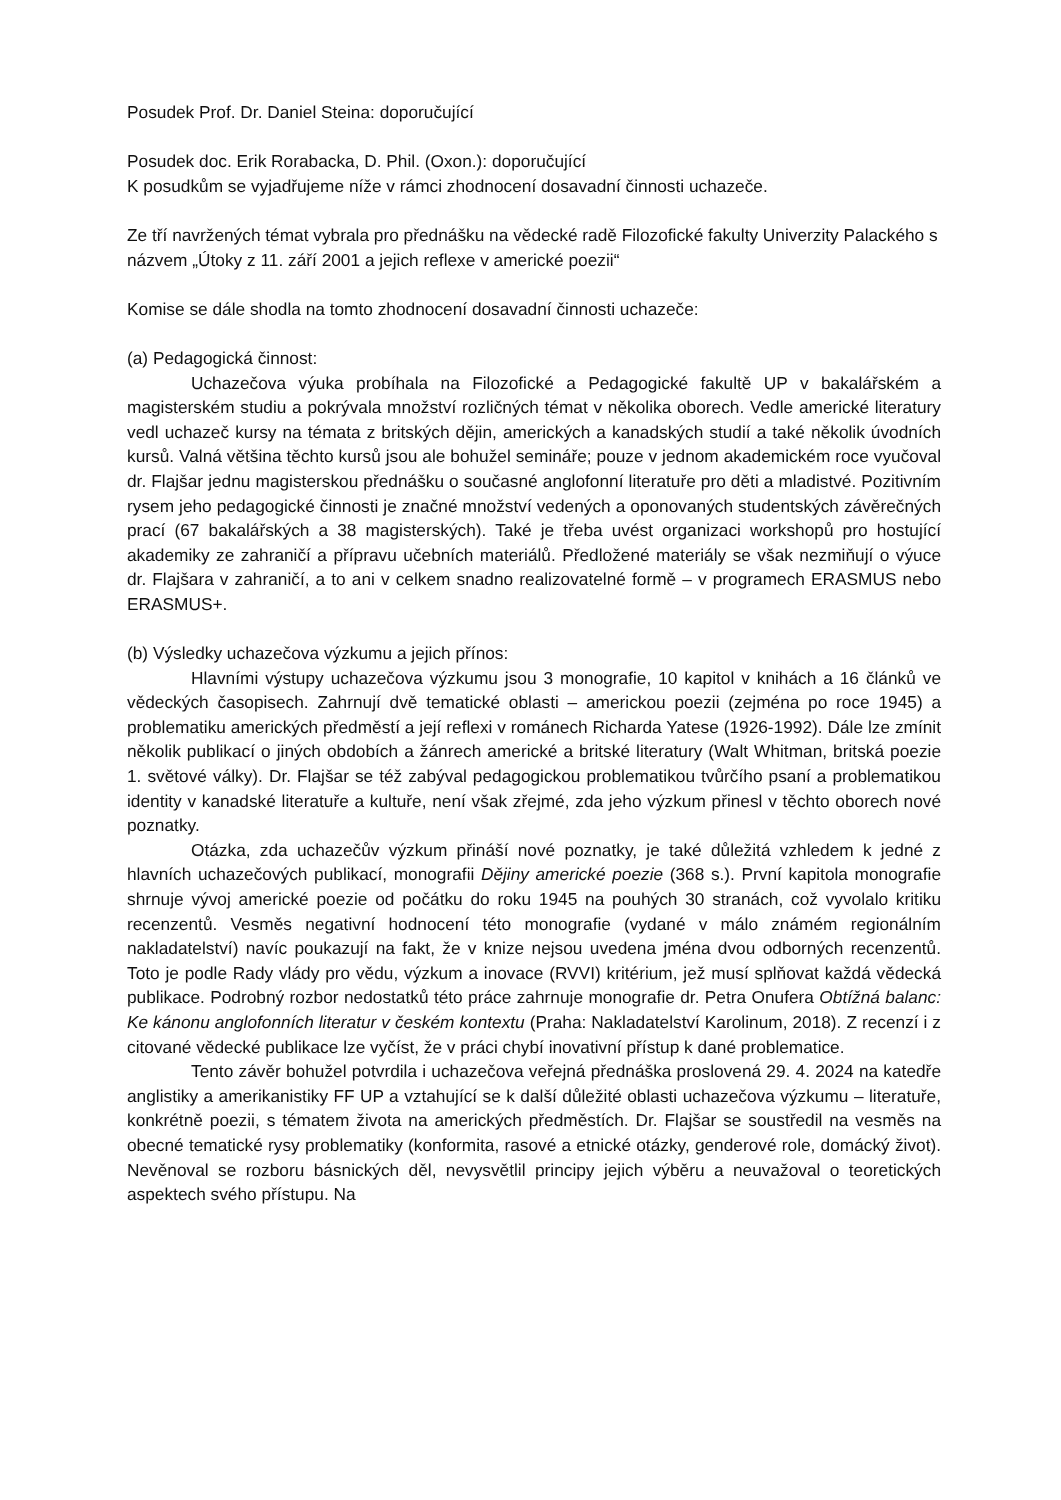Posudek Prof. Dr. Daniel Steina: doporučující
Posudek doc. Erik Rorabacka, D. Phil. (Oxon.): doporučující
K posudkům se vyjadřujeme níže v rámci zhodnocení dosavadní činnosti uchazeče.
Ze tří navržených témat vybrala pro přednášku na vědecké radě Filozofické fakulty Univerzity Palackého s názvem „Útoky z 11. září 2001 a jejich reflexe v americké poezii“
Komise se dále shodla na tomto zhodnocení dosavadní činnosti uchazeče:
(a) Pedagogická činnost:
Uchazečova výuka probíhala na Filozofické a Pedagogické fakultě UP v bakalářském a magisterském studiu a pokrývala množství rozličných témat v několika oborech. Vedle americké literatury vedl uchazeč kursy na témata z britských dějin, amerických a kanadských studií a také několik úvodních kursů. Valná většina těchto kursů jsou ale bohužel semináře; pouze v jednom akademickém roce vyučoval dr. Flajšar jednu magisterskou přednášku o současné anglofonní literatuře pro děti a mladistvé. Pozitivním rysem jeho pedagogické činnosti je značné množství vedených a oponovaných studentských závěrečných prací (67 bakalářských a 38 magisterských). Také je třeba uvést organizaci workshopů pro hostující akademiky ze zahraničí a přípravu učebních materiálů. Předložené materiály se však nezmiňují o výuce dr. Flajšara v zahraničí, a to ani v celkem snadno realizovatelné formě – v programech ERASMUS nebo ERASMUS+.
(b) Výsledky uchazečova výzkumu a jejich přínos:
Hlavními výstupy uchazečova výzkumu jsou 3 monografie, 10 kapitol v knihách a 16 článků ve vědeckých časopisech. Zahrnují dvě tematické oblasti – americkou poezii (zejména po roce 1945) a problematiku amerických předměstí a její reflexi v románech Richarda Yatese (1926-1992). Dále lze zmínit několik publikací o jiných obdobích a žánrech americké a britské literatury (Walt Whitman, britská poezie 1. světové války). Dr. Flajšar se též zabýval pedagogickou problematikou tvůrčího psaní a problematikou identity v kanadské literatuře a kultuře, není však zřejmé, zda jeho výzkum přinesl v těchto oborech nové poznatky.
Otázka, zda uchazečův výzkum přináší nové poznatky, je také důležitá vzhledem k jedné z hlavních uchazečových publikací, monografii Dějiny americké poezie (368 s.). První kapitola monografie shrnuje vývoj americké poezie od počátku do roku 1945 na pouhých 30 stranách, což vyvolalo kritiku recenzentů. Vesměs negativní hodnocení této monografie (vydané v málo známém regionálním nakladatelství) navíc poukazují na fakt, že v knize nejsou uvedena jména dvou odborných recenzentů. Toto je podle Rady vlády pro vědu, výzkum a inovace (RVVI) kritérium, jež musí splňovat každá vědecká publikace. Podrobný rozbor nedostatků této práce zahrnuje monografie dr. Petra Onufera Obtížná balanc: Ke kánonu anglofonních literatur v českém kontextu (Praha: Nakladatelství Karolinum, 2018). Z recenzí i z citované vědecké publikace lze vyčíst, že v práci chybí inovativní přístup k dané problematice.
Tento závěr bohužel potvrdila i uchazečova veřejná přednáška proslovená 29. 4. 2024 na katedře anglistiky a amerikanistiky FF UP a vztahující se k další důležité oblasti uchazečova výzkumu – literatuře, konkrétně poezii, s tématem života na amerických předměstích. Dr. Flajšar se soustředil na vesměs na obecné tematické rysy problematiky (konformita, rasové a etnické otázky, genderové role, domácký život). Nevěnoval se rozboru básnických děl, nevysvětlil principy jejich výběru a neuvažoval o teoretických aspektech svého přístupu. Na